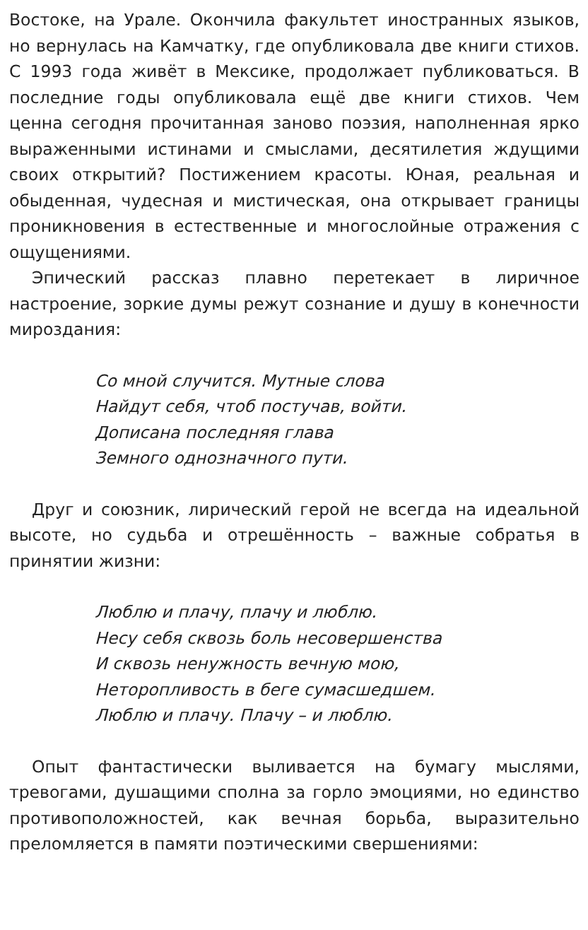Востоке, на Урале. Окончила факультет иностранных языков, но вернулась на Камчатку, где опубликовала две книги стихов. С 1993 года живёт в Мексике, продолжает публиковаться. В последние годы опубликовала ещё две книги стихов. Чем ценна сегодня прочитанная заново поэзия, наполненная ярко выраженными истинами и смыслами, десятилетия ждущими своих открытий? Постижением красоты. Юная, реальная и обыденная, чудесная и мистическая, она открывает границы проникновения в естественные и многослойные отражения с ощущениями.
Эпический рассказ плавно перетекает в лиричное настроение, зоркие думы режут сознание и душу в конечности мироздания:
Со мной случится. Мутные слова
Найдут себя, чтоб постучав, войти.
Дописана последняя глава
Земного однозначного пути.
Друг и союзник, лирический герой не всегда на идеальной высоте, но судьба и отрешённость – важные собратья в принятии жизни:
Люблю и плачу, плачу и люблю.
Несу себя сквозь боль несовершенства
И сквозь ненужность вечную мою,
Неторопливость в беге сумасшедшем.
Люблю и плачу. Плачу – и люблю.
Опыт фантастически выливается на бумагу мыслями, тревогами, душащими сполна за горло эмоциями, но единство противоположностей, как вечная борьба, выразительно преломляется в памяти поэтическими свершениями: